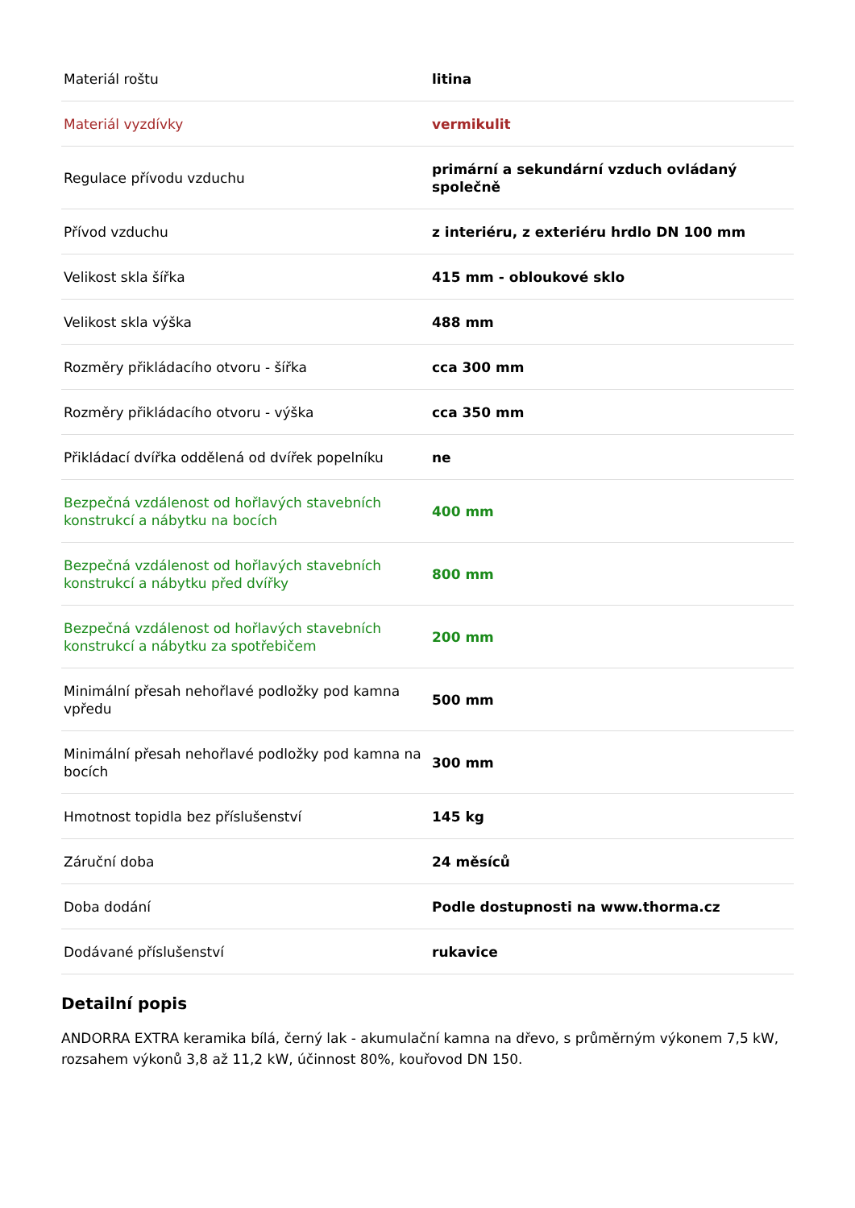| Materiál roštu | litina |
| Materiál vyzdívky | vermikulit |
| Regulace přívodu vzduchu | primární a sekundární vzduch ovládaný společně |
| Přívod vzduchu | z interiéru, z exteriéru hrdlo DN 100 mm |
| Velikost skla šířka | 415 mm - obloukové sklo |
| Velikost skla výška | 488 mm |
| Rozměry přikládacího otvoru - šířka | cca 300 mm |
| Rozměry přikládacího otvoru - výška | cca 350 mm |
| Přikládací dvířka oddělená od dvířek popelníku | ne |
| Bezpečná vzdálenost od hořlavých stavebních konstrukcí a nábytku na bocích | 400 mm |
| Bezpečná vzdálenost od hořlavých stavebních konstrukcí a nábytku před dvířky | 800 mm |
| Bezpečná vzdálenost od hořlavých stavebních konstrukcí a nábytku za spotřebičem | 200 mm |
| Minimální přesah nehořlavé podložky pod kamna vpředu | 500 mm |
| Minimální přesah nehořlavé podložky pod kamna na bocích | 300 mm |
| Hmotnost topidla bez příslušenství | 145 kg |
| Záruční doba | 24 měsíců |
| Doba dodání | Podle dostupnosti na www.thorma.cz |
| Dodávané příslušenství | rukavice |
Detailní popis
ANDORRA EXTRA keramika bílá, černý lak - akumulační kamna na dřevo, s průměrným výkonem 7,5 kW, rozsahem výkonů 3,8 až 11,2 kW, účinnost 80%, kouřovod DN 150.